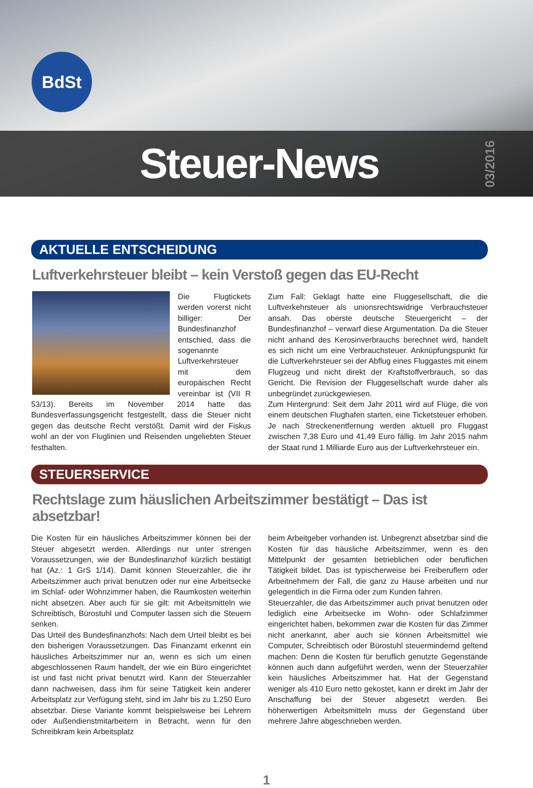BdSt
Steuer-News
03/2016
AKTUELLE ENTSCHEIDUNG
Luftverkehrsteuer bleibt – kein Verstoß gegen das EU-Recht
Die Flugtickets werden vorerst nicht billiger: Der Bundesfinanzhof entschied, dass die sogenannte Luftverkehrsteuer mit dem europäischen Recht vereinbar ist (VII R 53/13). Bereits im November 2014 hatte das Bundesverfassungsgericht festgestellt, dass die Steuer nicht gegen das deutsche Recht verstößt. Damit wird der Fiskus wohl an der von Fluglinien und Reisenden ungeliebten Steuer festhalten.
Zum Fall: Geklagt hatte eine Fluggesellschaft, die die Luftverkehrsteuer als unionsrechtswidrige Verbrauchsteuer ansah. Das oberste deutsche Steuergericht – der Bundesfinanzhof – verwarf diese Argumentation. Da die Steuer nicht anhand des Kerosinverbrauchs berechnet wird, handelt es sich nicht um eine Verbrauchsteuer. Anknüpfungspunkt für die Luftverkehrsteuer sei der Abflug eines Fluggastes mit einem Flugzeug und nicht direkt der Kraftstoffverbrauch, so das Gericht. Die Revision der Fluggesellschaft wurde daher als unbegründet zurückgewiesen.
Zum Hintergrund: Seit dem Jahr 2011 wird auf Flüge, die von einem deutschen Flughafen starten, eine Ticketsteuer erhoben. Je nach Streckenentfernung werden aktuell pro Fluggast zwischen 7,38 Euro und 41,49 Euro fällig. Im Jahr 2015 nahm der Staat rund 1 Milliarde Euro aus der Luftverkehrsteuer ein.
STEUERSERVICE
Rechtslage zum häuslichen Arbeitszimmer bestätigt – Das ist absetzbar!
Die Kosten für ein häusliches Arbeitszimmer können bei der Steuer abgesetzt werden. Allerdings nur unter strengen Voraussetzungen, wie der Bundesfinanzhof kürzlich bestätigt hat (Az.: 1 GrS 1/14). Damit können Steuerzahler, die ihr Arbeitszimmer auch privat benutzen oder nur eine Arbeitsecke im Schlaf- oder Wohnzimmer haben, die Raumkosten weiterhin nicht absetzen. Aber auch für sie gilt: mit Arbeitsmitteln wie Schreibtisch, Bürostuhl und Computer lassen sich die Steuern senken.
Das Urteil des Bundesfinanzhofs: Nach dem Urteil bleibt es bei den bisherigen Voraussetzungen. Das Finanzamt erkennt ein häusliches Arbeitszimmer nur an, wenn es sich um einen abgeschlossenen Raum handelt, der wie ein Büro eingerichtet ist und fast nicht privat benutzt wird. Kann der Steuerzahler dann nachweisen, dass ihm für seine Tätigkeit kein anderer Arbeitsplatz zur Verfügung steht, sind im Jahr bis zu 1.250 Euro absetzbar. Diese Variante kommt beispielsweise bei Lehrern oder Außendienstmitarbeitern in Betracht, wenn für den Schreibkram kein Arbeitsplatz
beim Arbeitgeber vorhanden ist. Unbegrenzt absetzbar sind die Kosten für das häusliche Arbeitszimmer, wenn es den Mittelpunkt der gesamten betrieblichen oder beruflichen Tätigkeit bildet. Das ist typischerweise bei Freiberuflern oder Arbeitnehmern der Fall, die ganz zu Hause arbeiten und nur gelegentlich in die Firma oder zum Kunden fahren.
Steuerzahler, die das Arbeitszimmer auch privat benutzen oder lediglich eine Arbeitsecke im Wohn- oder Schlafzimmer eingerichtet haben, bekommen zwar die Kosten für das Zimmer nicht anerkannt, aber auch sie können Arbeitsmittel wie Computer, Schreibtisch oder Bürostuhl steuermindernd geltend machen: Denn die Kosten für beruflich genutzte Gegenstände können auch dann aufgeführt werden, wenn der Steuerzahler kein häusliches Arbeitszimmer hat. Hat der Gegenstand weniger als 410 Euro netto gekostet, kann er direkt im Jahr der Anschaffung bei der Steuer abgesetzt werden. Bei höherwertigen Arbeitsmitteln muss der Gegenstand über mehrere Jahre abgeschrieben werden.
1